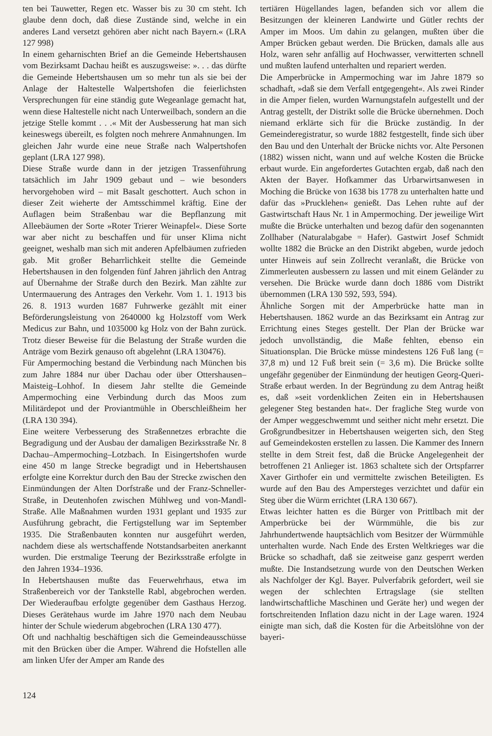ten bei Tauwetter, Regen etc. Wasser bis zu 30 cm steht. Ich glaube denn doch, daß diese Zustände sind, welche in ein anderes Land versetzt gehören aber nicht nach Bayern.« (LRA 127 998)
In einem geharnischten Brief an die Gemeinde Hebertshausen vom Bezirksamt Dachau heißt es auszugsweise: ». . . das dürfte die Gemeinde Hebertshausen um so mehr tun als sie bei der Anlage der Haltestelle Walpertshofen die feierlichsten Versprechungen für eine ständig gute Wegeanlage gemacht hat, wenn diese Haltestelle nicht nach Unterweilbach, sondern an die jetzige Stelle kommt . . .« Mit der Ausbesserung hat man sich keineswegs übereilt, es folgten noch mehrere Anmahnungen. Im gleichen Jahr wurde eine neue Straße nach Walpertshofen geplant (LRA 127 998).
Diese Straße wurde dann in der jetzigen Trassenführung tatsächlich im Jahr 1909 gebaut und – wie besonders hervorgehoben wird – mit Basalt geschottert. Auch schon in dieser Zeit wieherte der Amtsschimmel kräftig. Eine der Auflagen beim Straßenbau war die Bepflanzung mit Alleebäumen der Sorte »Roter Trierer Weinapfel«. Diese Sorte war aber nicht zu beschaffen und für unser Klima nicht geeignet, weshalb man sich mit anderen Apfelbäumen zufrieden gab. Mit großer Beharrlichkeit stellte die Gemeinde Hebertshausen in den folgenden fünf Jahren jährlich den Antrag auf Übernahme der Straße durch den Bezirk. Man zählte zur Untermauerung des Antrages den Verkehr. Vom 1. 1. 1913 bis 26. 8. 1913 wurden 1687 Fuhrwerke gezählt mit einer Beförderungsleistung von 2640000 kg Holzstoff vom Werk Medicus zur Bahn, und 1035000 kg Holz von der Bahn zurück. Trotz dieser Beweise für die Belastung der Straße wurden die Anträge vom Bezirk genauso oft abgelehnt (LRA 130476).
Für Ampermoching bestand die Verbindung nach München bis zum Jahre 1884 nur über Dachau oder über Ottershausen–Maisteig–Lohhof. In diesem Jahr stellte die Gemeinde Ampermoching eine Verbindung durch das Moos zum Militärdepot und der Proviantmühle in Oberschleißheim her (LRA 130 394).
Eine weitere Verbesserung des Straßennetzes erbrachte die Begradigung und der Ausbau der damaligen Bezirksstraße Nr. 8 Dachau–Ampermoching–Lotzbach. In Eisingertshofen wurde eine 450 m lange Strecke begradigt und in Hebertshausen erfolgte eine Korrektur durch den Bau der Strecke zwischen den Einmündungen der Alten Dorfstraße und der Franz-Schneller-Straße, in Deutenhofen zwischen Mühlweg und von-Mandl-Straße. Alle Maßnahmen wurden 1931 geplant und 1935 zur Ausführung gebracht, die Fertigstellung war im September 1935. Die Straßenbauten konnten nur ausgeführt werden, nachdem diese als wertschaffende Notstandsarbeiten anerkannt wurden. Die erstmalige Teerung der Bezirksstraße erfolgte in den Jahren 1934–1936.
In Hebertshausen mußte das Feuerwehrhaus, etwa im Straßenbereich vor der Tankstelle Rabl, abgebrochen werden. Der Wiederaufbau erfolgte gegenüber dem Gasthaus Herzog. Dieses Gerätehaus wurde im Jahre 1970 nach dem Neubau hinter der Schule wiederum abgebrochen (LRA 130 477).
Oft und nachhaltig beschäftigen sich die Gemeindeausschüsse mit den Brücken über die Amper. Während die Hofstellen alle am linken Ufer der Amper am Rande des
tertiären Hügellandes lagen, befanden sich vor allem die Besitzungen der kleineren Landwirte und Gütler rechts der Amper im Moos. Um dahin zu gelangen, mußten über die Amper Brücken gebaut werden. Die Brücken, damals alle aus Holz, waren sehr anfällig auf Hochwasser, verwitterten schnell und mußten laufend unterhalten und repariert werden.
Die Amperbrücke in Ampermoching war im Jahre 1879 so schadhaft, »daß sie dem Verfall entgegengeht«. Als zwei Rinder in die Amper fielen, wurden Warnungstafeln aufgestellt und der Antrag gestellt, der Distrikt solle die Brücke übernehmen. Doch niemand erklärte sich für die Brücke zuständig. In der Gemeinderegistratur, so wurde 1882 festgestellt, finde sich über den Bau und den Unterhalt der Brücke nichts vor. Alte Personen (1882) wissen nicht, wann und auf welche Kosten die Brücke erbaut wurde. Ein angefordertes Gutachten ergab, daß nach den Akten der Bayer. Hofkammer das Urbarwirtsanwesen in Moching die Brücke von 1638 bis 1778 zu unterhalten hatte und dafür das »Prucklehen« genießt. Das Lehen ruhte auf der Gastwirtschaft Haus Nr. 1 in Ampermoching. Der jeweilige Wirt mußte die Brücke unterhalten und bezog dafür den sogenannten Zollhaber (Naturalabgabe = Hafer). Gastwirt Josef Schmidt wollte 1882 die Brücke an den Distrikt abgeben, wurde jedoch unter Hinweis auf sein Zollrecht veranlaßt, die Brücke von Zimmerleuten ausbessern zu lassen und mit einem Geländer zu versehen. Die Brücke wurde dann doch 1886 vom Distrikt übernommen (LRA 130 592, 593, 594).
Ähnliche Sorgen mit der Amperbrücke hatte man in Hebertshausen. 1862 wurde an das Bezirksamt ein Antrag zur Errichtung eines Steges gestellt. Der Plan der Brücke war jedoch unvollständig, die Maße fehlten, ebenso ein Situationsplan. Die Brücke müsse mindestens 126 Fuß lang (= 37,8 m) und 12 Fuß breit sein (= 3,6 m). Die Brücke sollte ungefähr gegenüber der Einmündung der heutigen Georg-Queri-Straße erbaut werden. In der Begründung zu dem Antrag heißt es, daß »seit vordenklichen Zeiten ein in Hebertshausen gelegener Steg bestanden hat«. Der fragliche Steg wurde von der Amper weggeschwemmt und seither nicht mehr ersetzt. Die Großgrundbesitzer in Hebertshausen weigerten sich, den Steg auf Gemeindekosten erstellen zu lassen. Die Kammer des Innern stellte in dem Streit fest, daß die Brücke Angelegenheit der betroffenen 21 Anlieger ist. 1863 schaltete sich der Ortspfarrer Xaver Girthofer ein und vermittelte zwischen Beteiligten. Es wurde auf den Bau des Ampersteges verzichtet und dafür ein Steg über die Würm errichtet (LRA 130 667).
Etwas leichter hatten es die Bürger von Prittlbach mit der Amperbrücke bei der Würmmühle, die bis zur Jahrhundertwende hauptsächlich vom Besitzer der Würmmühle unterhalten wurde. Nach Ende des Ersten Weltkrieges war die Brücke so schadhaft, daß sie zeitweise ganz gesperrt werden mußte. Die Instandsetzung wurde von den Deutschen Werken als Nachfolger der Kgl. Bayer. Pulverfabrik gefordert, weil sie wegen der schlechten Ertragslage (sie stellten landwirtschaftliche Maschinen und Geräte her) und wegen der fortschreitenden Inflation dazu nicht in der Lage waren. 1924 einigte man sich, daß die Kosten für die Arbeitslöhne von der bayeri-
124